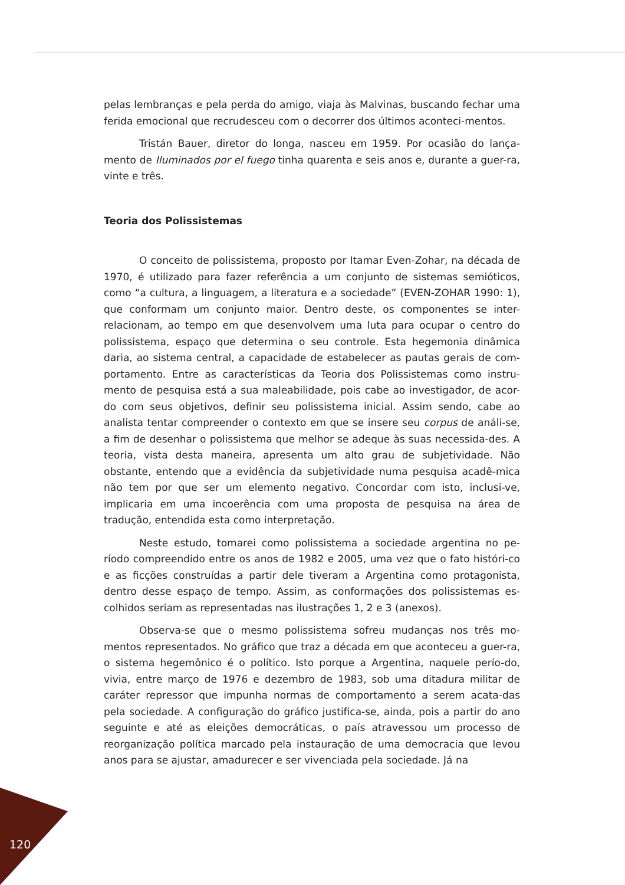pelas lembranças e pela perda do amigo, viaja às Malvinas, buscando fechar uma ferida emocional que recrudesceu com o decorrer dos últimos aconteci-mentos.
Tristán Bauer, diretor do longa, nasceu em 1959. Por ocasião do lança-mento de Iluminados por el fuego tinha quarenta e seis anos e, durante a guer-ra, vinte e três.
Teoria dos Polissistemas
O conceito de polissistema, proposto por Itamar Even-Zohar, na década de 1970, é utilizado para fazer referência a um conjunto de sistemas semióticos, como “a cultura, a linguagem, a literatura e a sociedade” (EVEN-ZOHAR 1990: 1), que conformam um conjunto maior. Dentro deste, os componentes se inter-relacionam, ao tempo em que desenvolvem uma luta para ocupar o centro do polissistema, espaço que determina o seu controle. Esta hegemonia dinâmica daria, ao sistema central, a capacidade de estabelecer as pautas gerais de com-portamento. Entre as características da Teoria dos Polissistemas como instru-mento de pesquisa está a sua maleabilidade, pois cabe ao investigador, de acor-do com seus objetivos, definir seu polissistema inicial. Assim sendo, cabe ao analista tentar compreender o contexto em que se insere seu corpus de análi-se, a fim de desenhar o polissistema que melhor se adeque às suas necessida-des. A teoria, vista desta maneira, apresenta um alto grau de subjetividade. Não obstante, entendo que a evidência da subjetividade numa pesquisa acadê-mica não tem por que ser um elemento negativo. Concordar com isto, inclusi-ve, implicaria em uma incoerência com uma proposta de pesquisa na área de tradução, entendida esta como interpretação.
Neste estudo, tomarei como polissistema a sociedade argentina no pe-ríodo compreendido entre os anos de 1982 e 2005, uma vez que o fato históri-co e as ficções construídas a partir dele tiveram a Argentina como protagonista, dentro desse espaço de tempo. Assim, as conformações dos polissistemas es-colhidos seriam as representadas nas ilustrações 1, 2 e 3 (anexos).
Observa-se que o mesmo polissistema sofreu mudanças nos três mo-mentos representados. No gráfico que traz a década em que aconteceu a guer-ra, o sistema hegemônico é o político. Isto porque a Argentina, naquele perío-do, vivia, entre março de 1976 e dezembro de 1983, sob uma ditadura militar de caráter repressor que impunha normas de comportamento a serem acata-das pela sociedade. A configuração do gráfico justifica-se, ainda, pois a partir do ano seguinte e até as eleições democráticas, o país atravessou um processo de reorganização política marcado pela instauração de uma democracia que levou anos para se ajustar, amadurecer e ser vivenciada pela sociedade. Já na
120